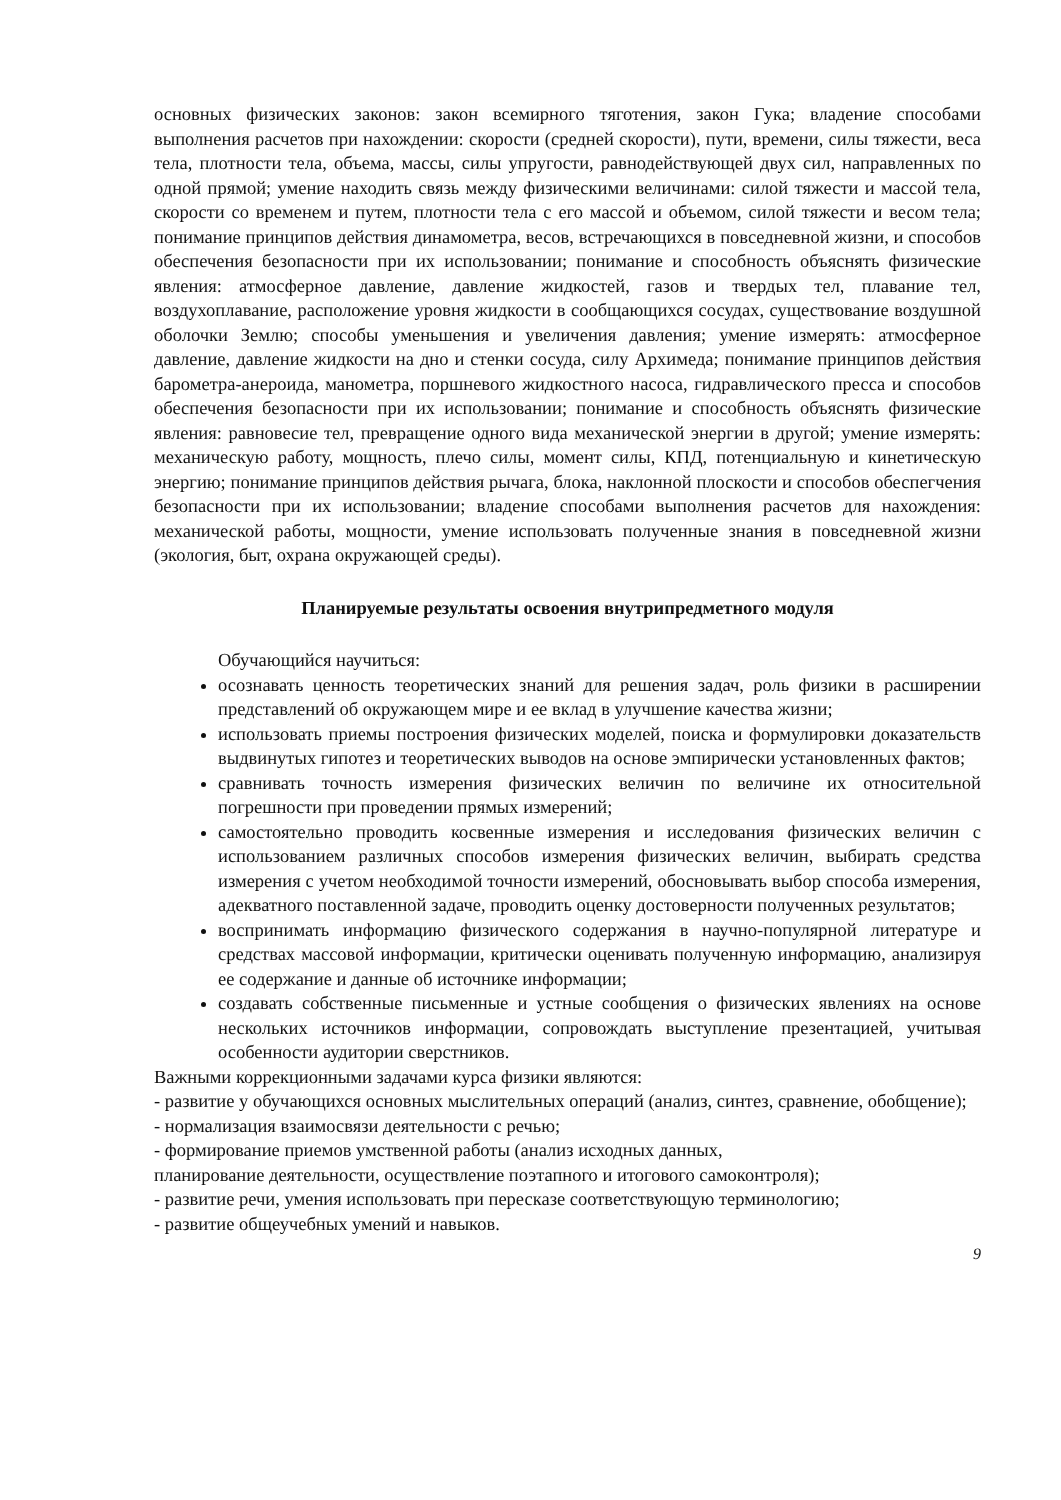основных физических законов: закон всемирного тяготения, закон Гука; владение способами выполнения расчетов при нахождении: скорости (средней скорости), пути, времени, силы тяжести, веса тела, плотности тела, объема, массы, силы упругости, равнодействующей двух сил, направленных по одной прямой; умение находить связь между физическими величинами: силой тяжести и массой тела, скорости со временем и путем, плотности тела с его массой и объемом, силой тяжести и весом тела; понимание принципов действия динамометра, весов, встречающихся в повседневной жизни, и способов обеспечения безопасности при их использовании; понимание и способность объяснять физические явления: атмосферное давление, давление жидкостей, газов и твердых тел, плавание тел, воздухоплавание, расположение уровня жидкости в сообщающихся сосудах, существование воздушной оболочки Землю; способы уменьшения и увеличения давления; умение измерять: атмосферное давление, давление жидкости на дно и стенки сосуда, силу Архимеда; понимание принципов действия барометра-анероида, манометра, поршневого жидкостного насоса, гидравлического пресса и способов обеспечения безопасности при их использовании; понимание и способность объяснять физические явления: равновесие тел, превращение одного вида механической энергии в другой; умение измерять: механическую работу, мощность, плечо силы, момент силы, КПД, потенциальную и кинетическую энергию; понимание принципов действия рычага, блока, наклонной плоскости и способов обеспегчения безопасности при их использовании; владение способами выполнения расчетов для нахождения: механической работы, мощности, умение использовать полученные знания в повседневной жизни (экология, быт, охрана окружающей среды).
Планируемые результаты освоения внутрипредметного модуля
Обучающийся научиться:
осознавать ценность теоретических знаний для решения задач, роль физики в расширении представлений об окружающем мире и ее вклад в улучшение качества жизни;
использовать приемы построения физических моделей, поиска и формулировки доказательств выдвинутых гипотез и теоретических выводов на основе эмпирически установленных фактов;
сравнивать точность измерения физических величин по величине их относительной погрешности при проведении прямых измерений;
самостоятельно проводить косвенные измерения и исследования физических величин с использованием различных способов измерения физических величин, выбирать средства измерения с учетом необходимой точности измерений, обосновывать выбор способа измерения, адекватного поставленной задаче, проводить оценку достоверности полученных результатов;
воспринимать информацию физического содержания в научно-популярной литературе и средствах массовой информации, критически оценивать полученную информацию, анализируя ее содержание и данные об источнике информации;
создавать собственные письменные и устные сообщения о физических явлениях на основе нескольких источников информации, сопровождать выступление презентацией, учитывая особенности аудитории сверстников.
Важными коррекционными задачами курса физики являются:
- развитие у обучающихся основных мыслительных операций (анализ, синтез, сравнение, обобщение);
- нормализация взаимосвязи деятельности с речью;
- формирование приемов умственной работы (анализ исходных данных,
планирование деятельности, осуществление поэтапного и итогового самоконтроля);
- развитие речи, умения использовать при пересказе соответствующую терминологию;
- развитие общеучебных умений и навыков.
9